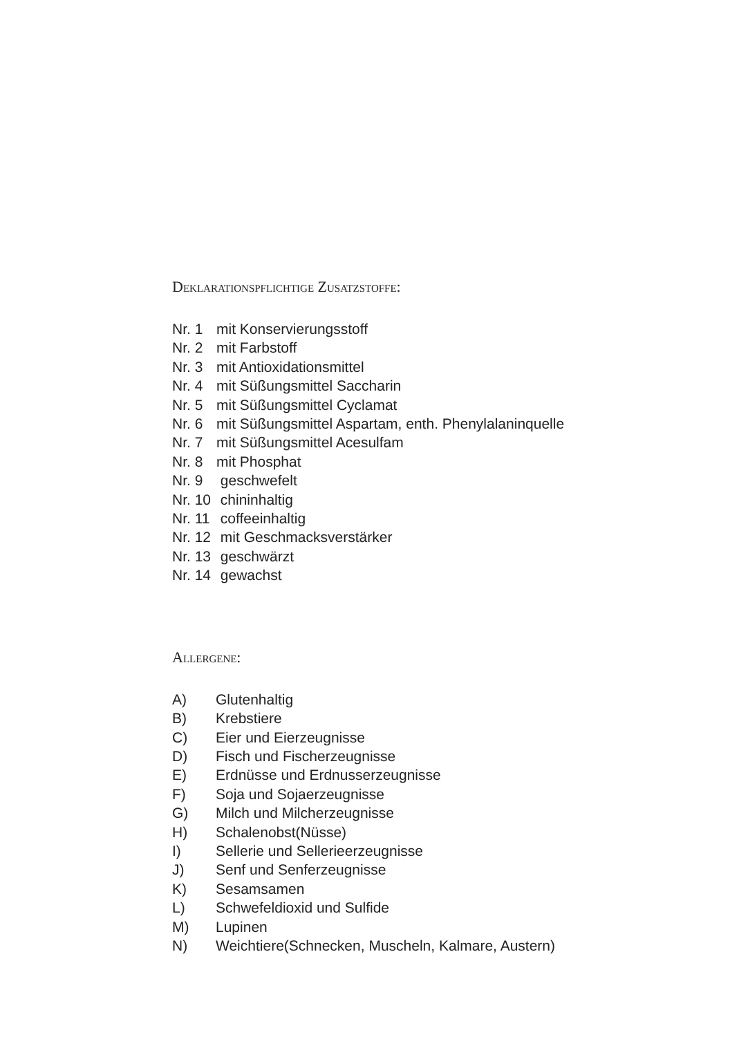Deklarationspflichtige Zusatzstoffe:
Nr. 1 mit Konservierungsstoff
Nr. 2 mit Farbstoff
Nr. 3 mit Antioxidationsmittel
Nr. 4 mit Süßungsmittel Saccharin
Nr. 5 mit Süßungsmittel Cyclamat
Nr. 6 mit Süßungsmittel Aspartam, enth. Phenylalaninquelle
Nr. 7 mit Süßungsmittel Acesulfam
Nr. 8 mit Phosphat
Nr. 9 geschwefelt
Nr. 10 chininhaltig
Nr. 11 coffeeinhaltig
Nr. 12 mit Geschmacksverstärker
Nr. 13 geschwärzt
Nr. 14 gewachst
Allergene:
A) Glutenhaltig
B) Krebstiere
C) Eier und Eierzeugnisse
D) Fisch und Fischerzeugnisse
E) Erdnüsse und Erdnusserzeugnisse
F) Soja und Sojaerzeugnisse
G) Milch und Milcherzeugnisse
H) Schalenobst(Nüsse)
I) Sellerie und Sellerieerzeugnisse
J) Senf und Senferzeugnisse
K) Sesamsamen
L) Schwefeldioxid und Sulfide
M) Lupinen
N) Weichtiere(Schnecken, Muscheln, Kalmare, Austern)